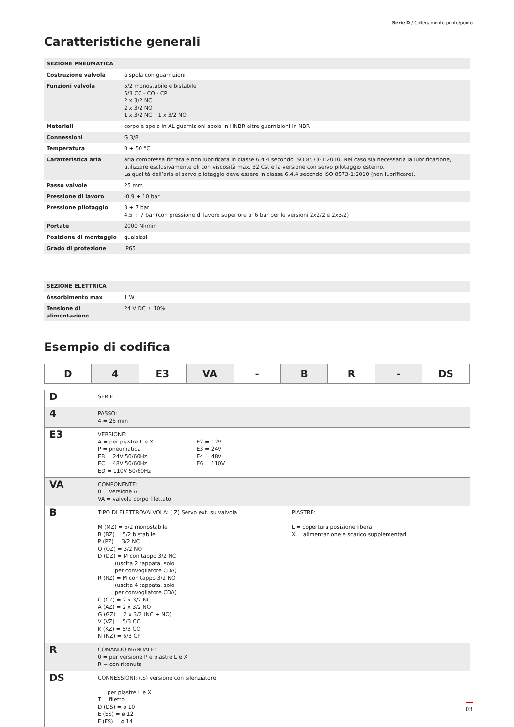Serie D / Collegamento punto/punto
Caratteristiche generali
| SEZIONE PNEUMATICA | |
| Costruzione valvola | a spola con guarnizioni |
| Funzioni valvola | 5/2 monostabile e bistabile 5/3 CC - CO - CP 2 x 3/2 NC 2 x 3/2 NO 1 x 3/2 NC +1 x 3/2 NO |
| Materiali | corpo e spola in AL guarnizioni spola in HNBR altre guarnizioni in NBR |
| Connessioni | G 3/8 |
| Temperatura | 0 ÷ 50 °C |
| Caratteristica aria | aria compressa filtrata e non lubrificata in classe 6.4.4 secondo ISO 8573-1:2010. Nel caso sia necessaria la lubrificazione, utilizzare esclusivamente oli con viscosità max. 32 Cst e la versione con servo pilotaggio esterno. La qualità dell’aria al servo pilotaggio deve essere in classe 6.4.4 secondo ISO 8573-1:2010 (non lubrificare). |
| Passo valvole | 25 mm |
| Pressione di lavoro | -0,9 ÷ 10 bar |
| Pressione pilotaggio | 3 ÷ 7 bar 4.5 ÷ 7 bar (con pressione di lavoro superiore ai 6 bar per le versioni 2x2/2 e 2x3/2) |
| Portate | 2000 Nl/min |
| Posizione di montaggio | qualsiasi |
| Grado di protezione | IP65 |
| SEZIONE ELETTRICA | |
| Assorbimento max | 1 W |
| Tensione di alimentazione | 24 V DC ± 10% |
Esempio di codifica
| D | 4 | E3 | VA | - | B | R | - | DS |
| D | SERIE |
| 4 | PASSO: 4 = 25 mm |
| E3 | VERSIONE: A = per piastre L e X P = pneumatica EB = 24V 50/60Hz EC = 48V 50/60Hz ED = 110V 50/60Hz E2 = 12V E3 = 24V E4 = 48V E6 = 110V |
| VA | COMPONENTE: 0 = versione A VA = valvola corpo filettato |
| B | TIPO DI ELETTROVALVOLA: (.Z) Servo ext. su valvola M (MZ) = 5/2 monostabile B (BZ) = 5/2 bistabile P (PZ) = 3/2 NC Q (QZ) = 3/2 NO D (DZ) = M con tappo 3/2 NC (uscita 2 tappata, solo per convogliatore CDA) R (RZ) = M con tappo 3/2 NO (uscita 4 tappata, solo per convogliatore CDA) C (CZ) = 2 x 3/2 NC A (AZ) = 2 x 3/2 NO G (GZ) = 2 x 3/2 (NC + NO) V (VZ) = 5/3 CC K (KZ) = 5/3 CO N (NZ) = 5/3 CP PIASTRE: L = copertura posizione libera X = alimentazione e scarico supplementari |
| R | COMANDO MANUALE: 0 = per versione P e piastre L e X R = con ritenuta |
| DS | CONNESSIONI: (.S) versione con silenziatore = per piastre L e X T = filetto D (DS) = ø 10 E (ES) = ø 12 F (FS) = ø 14 |
03